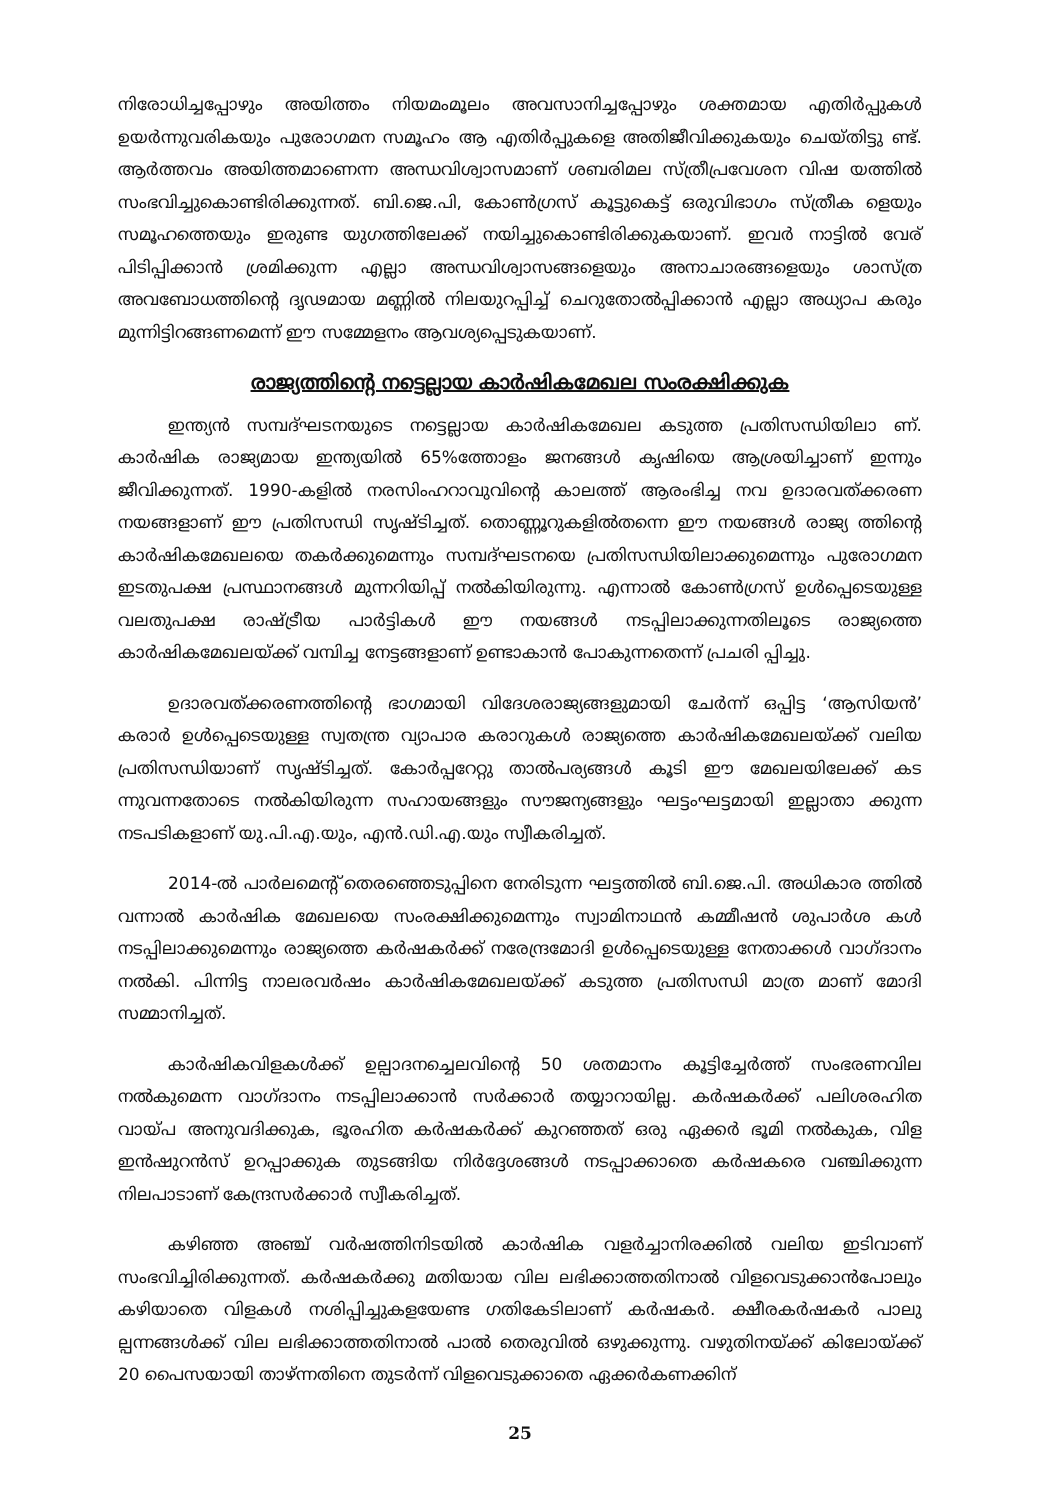നിരോധിച്ചപ്പോഴും അയിത്തം നിയമംമൂലം അവസാനിച്ചപ്പോഴും ശക്തമായ എതിർപ്പുകൾ ഉയർന്നുവരികയും പുരോഗമന സമൂഹം ആ എതിർപ്പുകളെ അതിജീവിക്കുകയും ചെയ്തിട്ടു ണ്ട്. ആർത്തവം അയിത്തമാണെന്ന അന്ധവിശ്വാസമാണ് ശബരിമല സ്ത്രീപ്രവേശന വിഷ യത്തിൽ സംഭവിച്ചുകൊണ്ടിരിക്കുന്നത്. ബി.ജെ.പി, കോൺഗ്രസ് കൂട്ടുകെട്ട് ഒരുവിഭാഗം സ്ത്രീക ളെയും സമൂഹത്തെയും ഇരുണ്ട യുഗത്തിലേക്ക് നയിച്ചുകൊണ്ടിരിക്കുകയാണ്. ഇവർ നാട്ടിൽ വേര് പിടിപ്പിക്കാൻ ശ്രമിക്കുന്ന എല്ലാ അന്ധവിശ്വാസങ്ങളെയും അനാചാരങ്ങളെയും ശാസ്ത്ര അവബോധത്തിന്റെ ദൃഢമായ മണ്ണിൽ നിലയുറപ്പിച്ച് ചെറുതോൽപ്പിക്കാൻ എല്ലാ അധ്യാപ കരും മുന്നിട്ടിറങ്ങണമെന്ന് ഈ സമ്മേളനം ആവശ്യപ്പെടുകയാണ്.
രാജ്യത്തിന്റെ നട്ടെല്ലായ കാർഷികമേഖല സംരക്ഷിക്കുക
ഇന്ത്യൻ സമ്പദ്ഘടനയുടെ നട്ടെല്ലായ കാർഷികമേഖല കടുത്ത പ്രതിസന്ധിയിലാ ണ്. കാർഷിക രാജ്യമായ ഇന്ത്യയിൽ 65%ത്തോളം ജനങ്ങൾ കൃഷിയെ ആശ്രയിച്ചാണ് ഇന്നും ജീവിക്കുന്നത്. 1990-കളിൽ നരസിംഹറാവുവിന്റെ കാലത്ത് ആരംഭിച്ച നവ ഉദാരവത്ക്കരണ നയങ്ങളാണ് ഈ പ്രതിസന്ധി സൃഷ്ടിച്ചത്. തൊണ്ണൂറുകളിൽതന്നെ ഈ നയങ്ങൾ രാജ്യ ത്തിന്റെ കാർഷികമേഖലയെ തകർക്കുമെന്നും സമ്പദ്ഘടനയെ പ്രതിസന്ധിയിലാക്കുമെന്നും പുരോഗമന ഇടതുപക്ഷ പ്രസ്ഥാനങ്ങൾ മുന്നറിയിപ്പ് നൽകിയിരുന്നു. എന്നാൽ കോൺഗ്രസ് ഉൾപ്പെടെയുള്ള വലതുപക്ഷ രാഷ്ട്രീയ പാർട്ടികൾ ഈ നയങ്ങൾ നടപ്പിലാക്കുന്നതിലൂടെ രാജ്യത്തെ കാർഷികമേഖലയ്ക്ക് വമ്പിച്ച നേട്ടങ്ങളാണ് ഉണ്ടാകാൻ പോകുന്നതെന്ന് പ്രചരി പ്പിച്ചു.
ഉദാരവത്ക്കരണത്തിന്റെ ഭാഗമായി വിദേശരാജ്യങ്ങളുമായി ചേർന്ന് ഒപ്പിട്ട ‘ആസിയൻ’ കരാർ ഉൾപ്പെടെയുള്ള സ്വതന്ത്ര വ്യാപാര കരാറുകൾ രാജ്യത്തെ കാർഷികമേഖലയ്ക്ക് വലിയ പ്രതിസന്ധിയാണ് സൃഷ്ടിച്ചത്. കോർപ്പറേറ്റു താൽപര്യങ്ങൾ കൂടി ഈ മേഖലയിലേക്ക് കട ന്നുവന്നതോടെ നൽകിയിരുന്ന സഹായങ്ങളും സൗജന്യങ്ങളും ഘട്ടംഘട്ടമായി ഇല്ലാതാ ക്കുന്ന നടപടികളാണ് യു.പി.എ.യും, എൻ.ഡി.എ.യും സ്വീകരിച്ചത്.
2014-ൽ പാർലമെന്റ് തെരഞ്ഞെടുപ്പിനെ നേരിടുന്ന ഘട്ടത്തിൽ ബി.ജെ.പി. അധികാര ത്തിൽ വന്നാൽ കാർഷിക മേഖലയെ സംരക്ഷിക്കുമെന്നും സ്വാമിനാഥൻ കമ്മീഷൻ ശുപാർശ കൾ നടപ്പിലാക്കുമെന്നും രാജ്യത്തെ കർഷകർക്ക് നരേന്ദ്രമോദി ഉൾപ്പെടെയുള്ള നേതാക്കൾ വാഗ്ദാനം നൽകി. പിന്നിട്ട നാലരവർഷം കാർഷികമേഖലയ്ക്ക് കടുത്ത പ്രതിസന്ധി മാത്ര മാണ് മോദി സമ്മാനിച്ചത്.
കാർഷികവിളകൾക്ക് ഉല്പാദനച്ചെലവിന്റെ 50 ശതമാനം കൂട്ടിച്ചേർത്ത് സംഭരണവില നൽകുമെന്ന വാഗ്ദാനം നടപ്പിലാക്കാൻ സർക്കാർ തയ്യാറായില്ല. കർഷകർക്ക് പലിശരഹിത വായ്പ അനുവദിക്കുക, ഭൂരഹിത കർഷകർക്ക് കുറഞ്ഞത് ഒരു ഏക്കർ ഭൂമി നൽകുക, വിള ഇൻഷുറൻസ് ഉറപ്പാക്കുക തുടങ്ങിയ നിർദ്ദേശങ്ങൾ നടപ്പാക്കാതെ കർഷകരെ വഞ്ചിക്കുന്ന നിലപാടാണ് കേന്ദ്രസർക്കാർ സ്വീകരിച്ചത്.
കഴിഞ്ഞ അഞ്ച് വർഷത്തിനിടയിൽ കാർഷിക വളർച്ചാനിരക്കിൽ വലിയ ഇടിവാണ് സംഭവിച്ചിരിക്കുന്നത്. കർഷകർക്കു മതിയായ വില ലഭിക്കാത്തതിനാൽ വിളവെടുക്കാൻപോലും കഴിയാതെ വിളകൾ നശിപ്പിച്ചുകളയേണ്ട ഗതികേടിലാണ് കർഷകർ. ക്ഷീരകർഷകർ പാലു ല്പന്നങ്ങൾക്ക് വില ലഭിക്കാത്തതിനാൽ പാൽ തെരുവിൽ ഒഴുക്കുന്നു. വഴുതിനയ്ക്ക് കിലോയ്ക്ക് 20 പൈസയായി താഴ്ന്നതിനെ തുടർന്ന് വിളവെടുക്കാതെ ഏക്കർകണക്കിന്
25